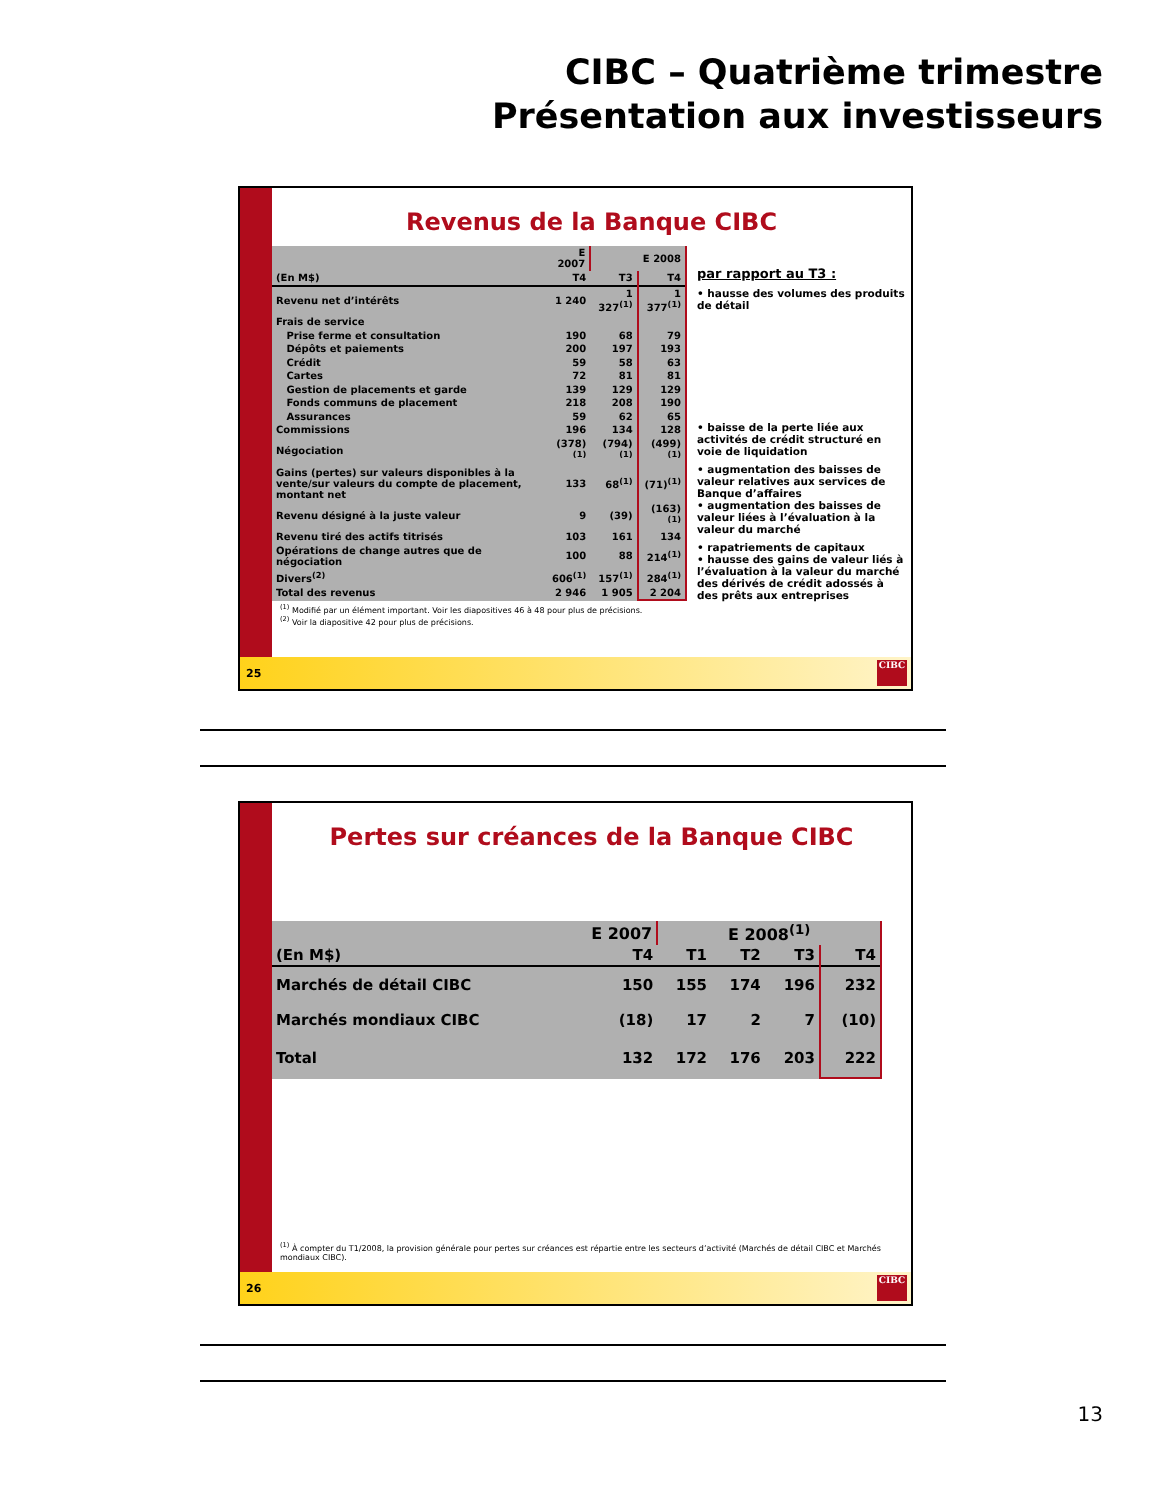CIBC – Quatrième trimestre
Présentation aux investisseurs
Revenus de la Banque CIBC
| | E 2007 | E 2008 | |
| --- | --- | --- | --- |
| (En M$) | T4 | T3 | T4 |
| Revenu net d’intérêts | 1 240 | 1 327<sup>(1)</sup> | 1 377<sup>(1)</sup> |
| Frais de service | | | |
| Prise ferme et consultation | 190 | 68 | 79 |
| Dépôts et paiements | 200 | 197 | 193 |
| Crédit | 59 | 58 | 63 |
| Cartes | 72 | 81 | 81 |
| Gestion de placements et garde | 139 | 129 | 129 |
| Fonds communs de placement | 218 | 208 | 190 |
| Assurances | 59 | 62 | 65 |
| Commissions | 196 | 134 | 128 |
| Négociation | (378)<sup>(1)</sup> | (794)<sup>(1)</sup> | (499)<sup>(1)</sup> |
| Gains (pertes) sur valeurs disponibles à la vente/sur valeurs du compte de placement, montant net | 133 | 68<sup>(1)</sup> | (71)<sup>(1)</sup> |
| Revenu désigné à la juste valeur | 9 | (39) | (163)<sup>(1)</sup> |
| Revenu tiré des actifs titrisés | 103 | 161 | 134 |
| Opérations de change autres que de négociation | 100 | 88 | 214<sup>(1)</sup> |
| Divers<sup>(2)</sup> | 606<sup>(1)</sup> | 157<sup>(1)</sup> | 284<sup>(1)</sup> |
| Total des revenus | 2 946 | 1 905 | 2 204 |
par rapport au T3 :
• hausse des volumes des produits de détail
• baisse de la perte liée aux activités de crédit structuré en voie de liquidation
• augmentation des baisses de valeur relatives aux services de Banque d’affaires
• augmentation des baisses de valeur liées à l’évaluation à la valeur du marché
• rapatriements de capitaux
• hausse des gains de valeur liés à l’évaluation à la valeur du marché des dérivés de crédit adossés à des prêts aux entreprises
<sup>(1)</sup> Modifié par un élément important. Voir les diapositives 46 à 48 pour plus de précisions.
<sup>(2)</sup> Voir la diapositive 42 pour plus de précisions.
25
CIBC
Pertes sur créances de la Banque CIBC
| | E 2007 | E 2008<sup>(1)</sup> | | | |
| --- | --- | --- | --- | --- | --- |
| (En M$) | T4 | T1 | T2 | T3 | T4 |
| Marchés de détail CIBC | 150 | 155 | 174 | 196 | 232 |
| Marchés mondiaux CIBC | (18) | 17 | 2 | 7 | (10) |
| Total | 132 | 172 | 176 | 203 | 222 |
<sup>(1)</sup> À compter du T1/2008, la provision générale pour pertes sur créances est répartie entre les secteurs d’activité (Marchés de détail CIBC et Marchés mondiaux CIBC).
26
CIBC
13